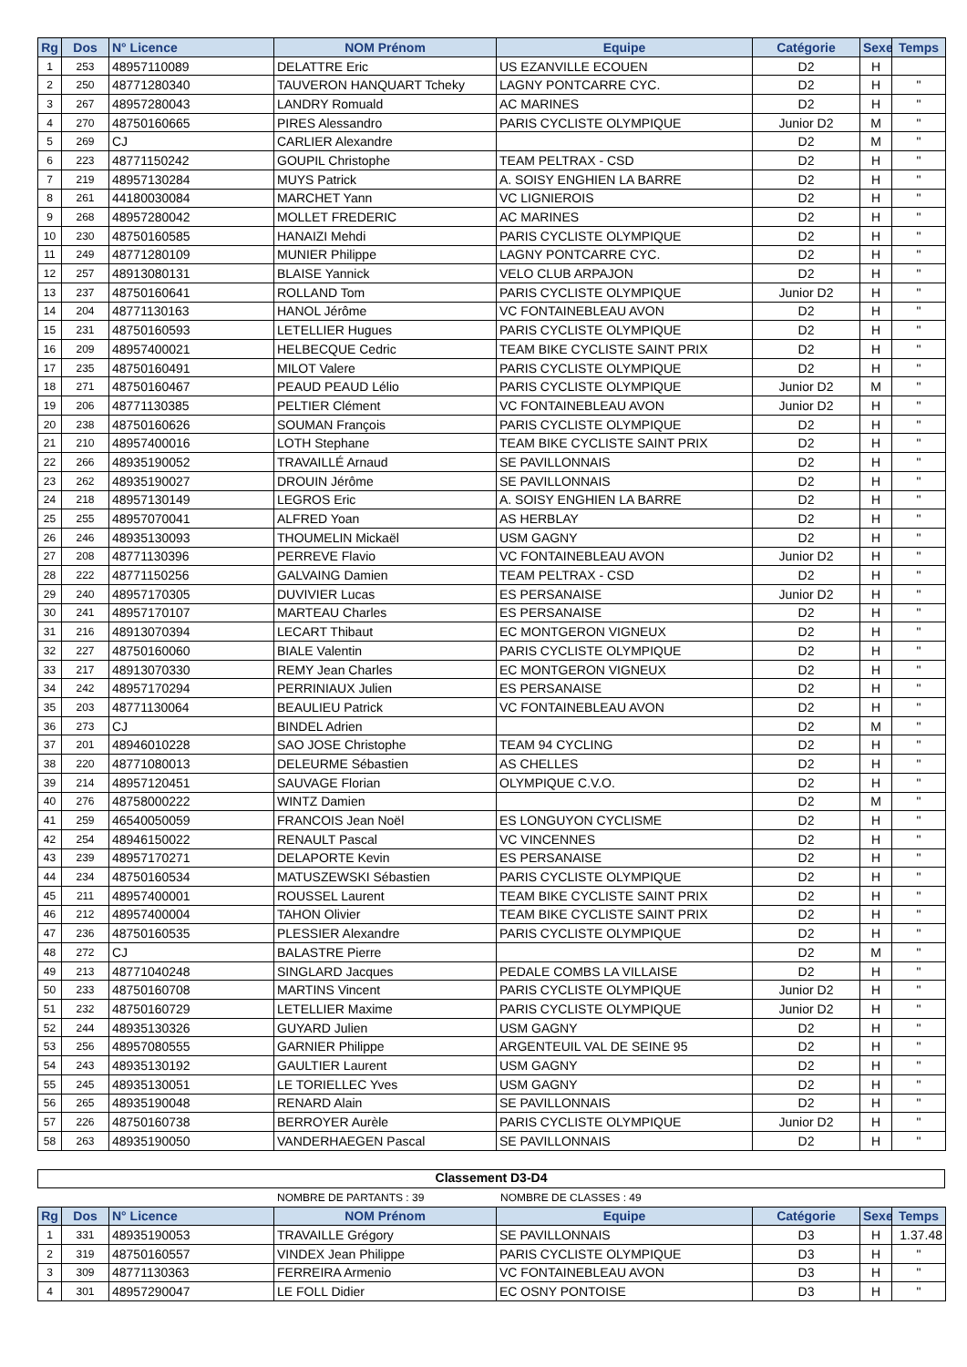| Rg | Dos | N° Licence | NOM Prénom | Equipe | Catégorie | Sexe | Temps |
| --- | --- | --- | --- | --- | --- | --- | --- |
| 1 | 253 | 48957110089 | DELATTRE Eric | US EZANVILLE ECOUEN | D2 | H | |
| 2 | 250 | 48771280340 | TAUVERON HANQUART Tcheky | LAGNY PONTCARRE CYC. | D2 | H | " |
| 3 | 267 | 48957280043 | LANDRY Romuald | AC MARINES | D2 | H | " |
| 4 | 270 | 48750160665 | PIRES Alessandro | PARIS CYCLISTE OLYMPIQUE | Junior D2 | M | " |
| 5 | 269 | CJ | CARLIER Alexandre | | D2 | M | " |
| 6 | 223 | 48771150242 | GOUPIL Christophe | TEAM PELTRAX - CSD | D2 | H | " |
| 7 | 219 | 48957130284 | MUYS Patrick | A. SOISY ENGHIEN LA BARRE | D2 | H | " |
| 8 | 261 | 44180030084 | MARCHET Yann | VC LIGNIEROIS | D2 | H | " |
| 9 | 268 | 48957280042 | MOLLET FREDERIC | AC MARINES | D2 | H | " |
| 10 | 230 | 48750160585 | HANAIZI Mehdi | PARIS CYCLISTE OLYMPIQUE | D2 | H | " |
| 11 | 249 | 48771280109 | MUNIER Philippe | LAGNY PONTCARRE CYC. | D2 | H | " |
| 12 | 257 | 48913080131 | BLAISE Yannick | VELO CLUB ARPAJON | D2 | H | " |
| 13 | 237 | 48750160641 | ROLLAND Tom | PARIS CYCLISTE OLYMPIQUE | Junior D2 | H | " |
| 14 | 204 | 48771130163 | HANOL Jérôme | VC FONTAINEBLEAU AVON | D2 | H | " |
| 15 | 231 | 48750160593 | LETELLIER Hugues | PARIS CYCLISTE OLYMPIQUE | D2 | H | " |
| 16 | 209 | 48957400021 | HELBECQUE Cedric | TEAM BIKE CYCLISTE SAINT PRIX | D2 | H | " |
| 17 | 235 | 48750160491 | MILOT Valere | PARIS CYCLISTE OLYMPIQUE | D2 | H | " |
| 18 | 271 | 48750160467 | PEAUD PEAUD Lélio | PARIS CYCLISTE OLYMPIQUE | Junior D2 | M | " |
| 19 | 206 | 48771130385 | PELTIER Clément | VC FONTAINEBLEAU AVON | Junior D2 | H | " |
| 20 | 238 | 48750160626 | SOUMAN François | PARIS CYCLISTE OLYMPIQUE | D2 | H | " |
| 21 | 210 | 48957400016 | LOTH Stephane | TEAM BIKE CYCLISTE SAINT PRIX | D2 | H | " |
| 22 | 266 | 48935190052 | TRAVAILLÉ Arnaud | SE PAVILLONNAIS | D2 | H | " |
| 23 | 262 | 48935190027 | DROUIN Jérôme | SE PAVILLONNAIS | D2 | H | " |
| 24 | 218 | 48957130149 | LEGROS Eric | A. SOISY ENGHIEN LA BARRE | D2 | H | " |
| 25 | 255 | 48957070041 | ALFRED Yoan | AS HERBLAY | D2 | H | " |
| 26 | 246 | 48935130093 | THOUMELIN Mickaël | USM GAGNY | D2 | H | " |
| 27 | 208 | 48771130396 | PERREVE Flavio | VC FONTAINEBLEAU AVON | Junior D2 | H | " |
| 28 | 222 | 48771150256 | GALVAING Damien | TEAM PELTRAX - CSD | D2 | H | " |
| 29 | 240 | 48957170305 | DUVIVIER Lucas | ES PERSANAISE | Junior D2 | H | " |
| 30 | 241 | 48957170107 | MARTEAU Charles | ES PERSANAISE | D2 | H | " |
| 31 | 216 | 48913070394 | LECART Thibaut | EC MONTGERON VIGNEUX | D2 | H | " |
| 32 | 227 | 48750160060 | BIALE Valentin | PARIS CYCLISTE OLYMPIQUE | D2 | H | " |
| 33 | 217 | 48913070330 | REMY Jean Charles | EC MONTGERON VIGNEUX | D2 | H | " |
| 34 | 242 | 48957170294 | PERRINIAUX Julien | ES PERSANAISE | D2 | H | " |
| 35 | 203 | 48771130064 | BEAULIEU Patrick | VC FONTAINEBLEAU AVON | D2 | H | " |
| 36 | 273 | CJ | BINDEL Adrien | | D2 | M | " |
| 37 | 201 | 48946010228 | SAO JOSE Christophe | TEAM 94 CYCLING | D2 | H | " |
| 38 | 220 | 48771080013 | DELEURME Sébastien | AS CHELLES | D2 | H | " |
| 39 | 214 | 48957120451 | SAUVAGE Florian | OLYMPIQUE C.V.O. | D2 | H | " |
| 40 | 276 | 48758000222 | WINTZ Damien | | D2 | M | " |
| 41 | 259 | 46540050059 | FRANCOIS Jean Noël | ES LONGUYON CYCLISME | D2 | H | " |
| 42 | 254 | 48946150022 | RENAULT Pascal | VC VINCENNES | D2 | H | " |
| 43 | 239 | 48957170271 | DELAPORTE Kevin | ES PERSANAISE | D2 | H | " |
| 44 | 234 | 48750160534 | MATUSZEWSKI Sébastien | PARIS CYCLISTE OLYMPIQUE | D2 | H | " |
| 45 | 211 | 48957400001 | ROUSSEL Laurent | TEAM BIKE CYCLISTE SAINT PRIX | D2 | H | " |
| 46 | 212 | 48957400004 | TAHON Olivier | TEAM BIKE CYCLISTE SAINT PRIX | D2 | H | " |
| 47 | 236 | 48750160535 | PLESSIER Alexandre | PARIS CYCLISTE OLYMPIQUE | D2 | H | " |
| 48 | 272 | CJ | BALASTRE Pierre | | D2 | M | " |
| 49 | 213 | 48771040248 | SINGLARD Jacques | PEDALE COMBS LA VILLAISE | D2 | H | " |
| 50 | 233 | 48750160708 | MARTINS Vincent | PARIS CYCLISTE OLYMPIQUE | Junior D2 | H | " |
| 51 | 232 | 48750160729 | LETELLIER Maxime | PARIS CYCLISTE OLYMPIQUE | Junior D2 | H | " |
| 52 | 244 | 48935130326 | GUYARD Julien | USM GAGNY | D2 | H | " |
| 53 | 256 | 48957080555 | GARNIER Philippe | ARGENTEUIL VAL DE SEINE 95 | D2 | H | " |
| 54 | 243 | 48935130192 | GAULTIER Laurent | USM GAGNY | D2 | H | " |
| 55 | 245 | 48935130051 | LE TORIELLEC Yves | USM GAGNY | D2 | H | " |
| 56 | 265 | 48935190048 | RENARD Alain | SE PAVILLONNAIS | D2 | H | " |
| 57 | 226 | 48750160738 | BERROYER Aurèle | PARIS CYCLISTE OLYMPIQUE | Junior D2 | H | " |
| 58 | 263 | 48935190050 | VANDERHAEGEN Pascal | SE PAVILLONNAIS | D2 | H | " |
Classement D3-D4
NOMBRE DE PARTANTS : 39 NOMBRE DE CLASSES : 49
| Rg | Dos | N° Licence | NOM Prénom | Equipe | Catégorie | Sexe | Temps |
| --- | --- | --- | --- | --- | --- | --- | --- |
| 1 | 331 | 48935190053 | TRAVAILLE Grégory | SE PAVILLONNAIS | D3 | H | 1.37.48 |
| 2 | 319 | 48750160557 | VINDEX Jean Philippe | PARIS CYCLISTE OLYMPIQUE | D3 | H | " |
| 3 | 309 | 48771130363 | FERREIRA Armenio | VC FONTAINEBLEAU AVON | D3 | H | " |
| 4 | 301 | 48957290047 | LE FOLL Didier | EC OSNY PONTOISE | D3 | H | " |